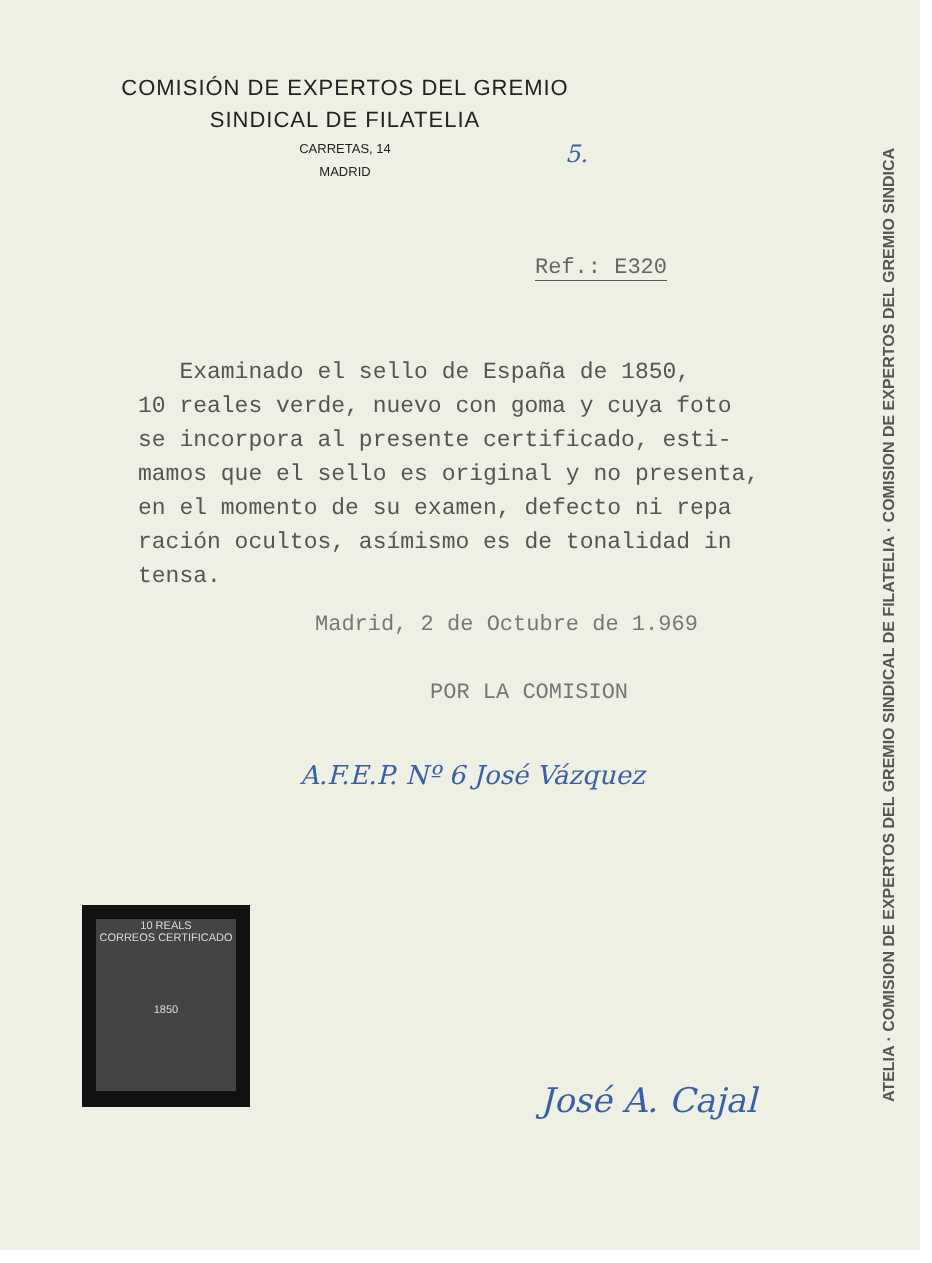COMISIÓN DE EXPERTOS DEL GREMIO
SINDICAL DE FILATELIA
CARRETAS, 14
MADRID
5.
Ref.: E320
Examinado el sello de España de 1850,
10 reales verde, nuevo con goma y cuya foto
se incorpora al presente certificado, esti-
mamos que el sello es original y no presenta,
en el momento de su examen, defecto ni repa
ración ocultos, asímismo es de tonalidad in
tensa.
Madrid, 2 de Octubre de 1.969
POR LA COMISION
A.F.E.P. Nº 6 José Vázquez
José A. Cajal
10 REALS
CORREOS CERTIFICADO
1850
ATELIA · COMISION DE EXPERTOS DEL GREMIO SINDICAL DE FILATELIA · COMISION DE EXPERTOS DEL GREMIO SINDICA